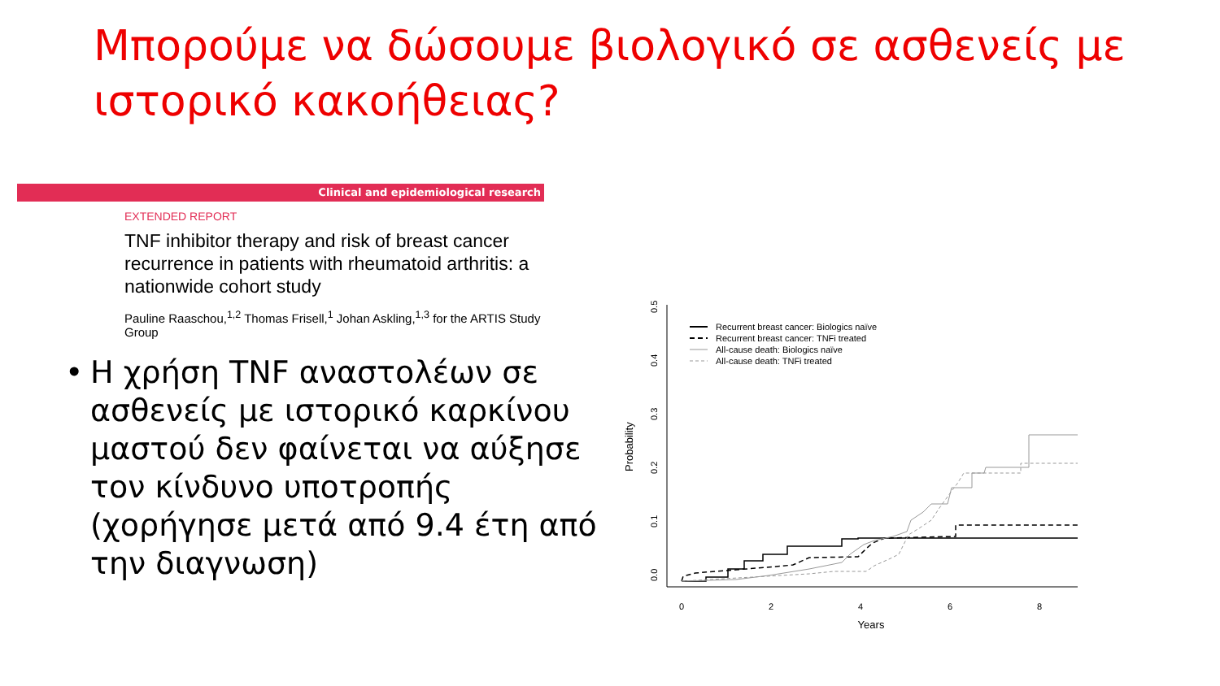Μπορούμε να δώσουμε βιολογικό σε ασθενείς με ιστορικό κακοήθειας?
Clinical and epidemiological research
EXTENDED REPORT
TNF inhibitor therapy and risk of breast cancer recurrence in patients with rheumatoid arthritis: a nationwide cohort study
Pauline Raaschou,<sup>1,2</sup> Thomas Frisell,<sup>1</sup> Johan Askling,<sup>1,3</sup> for the ARTIS Study Group
• Η χρήση TNF αναστολέων σε ασθενείς με ιστορικό καρκίνου μαστού δεν φαίνεται να αύξησε τον κίνδυνο υποτροπής (χορήγησε μετά από 9.4 έτη από την διαγνωση)
0
2
4
6
8
Years
0.0
0.1
0.2
0.3
0.4
0.5
Probability
Recurrent breast cancer: Biologics naïve
Recurrent breast cancer: TNFi treated
All-cause death: Biologics naïve
All-cause death: TNFi treated